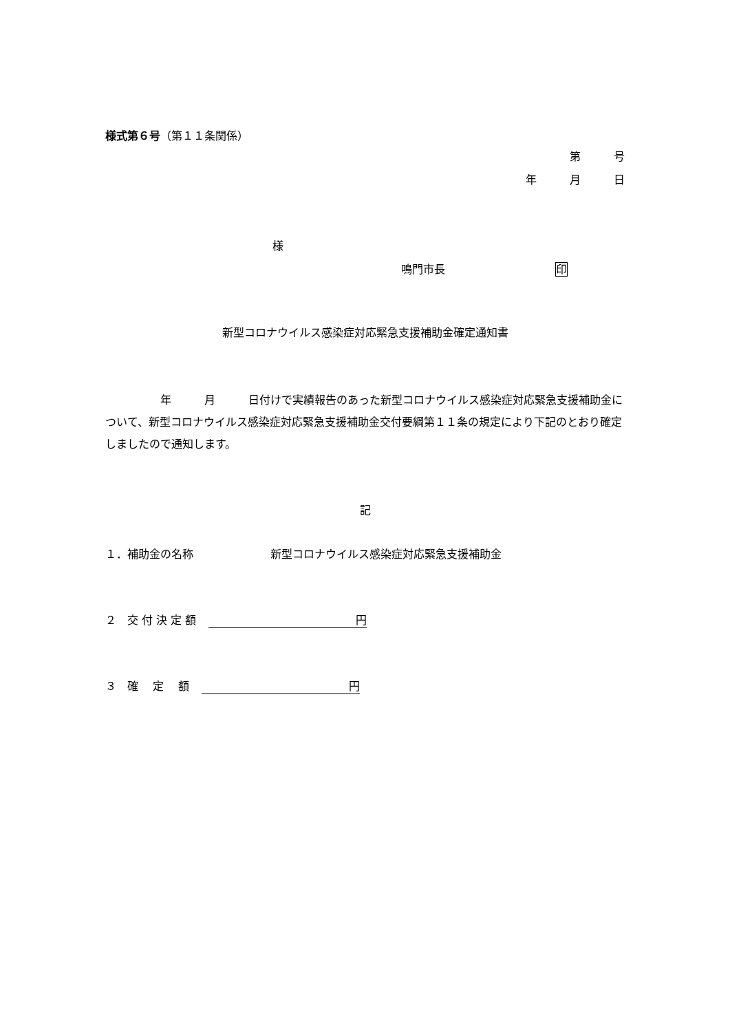様式第６号（第１１条関係）
第　　　号
年　　　月　　　日
様
鳴門市長　　　　　　　　　　印
新型コロナウイルス感染症対応緊急支援補助金確定通知書
　　　　　年　　　月　　　日付けで実績報告のあった新型コロナウイルス感染症対応緊急支援補助金について、新型コロナウイルス感染症対応緊急支援補助金交付要綱第１１条の規定により下記のとおり確定しましたので通知します。
記
１．補助金の名称　　　　　　　新型コロナウイルス感染症対応緊急支援補助金
２　交 付 決 定 額 円
３　確　 定　 額 円